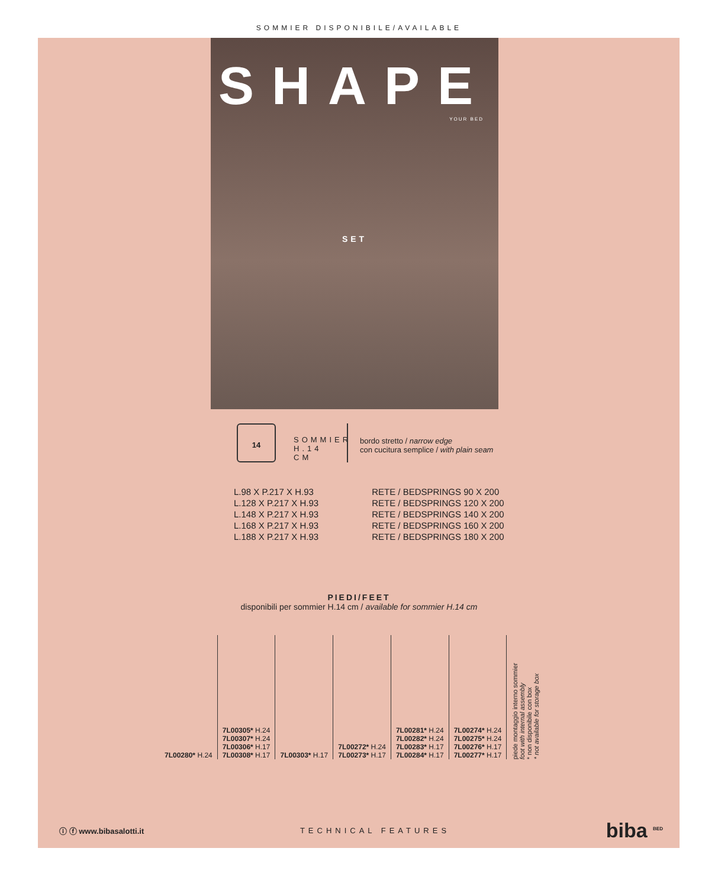SOMMIER DISPONIBILE/AVAILABLE
SHAPE
YOUR BED
SET
14
SOMMIER H.14 CM
bordo stretto / narrow edge
con cucitura semplice / with plain seam
L.98 X P.217 X H.93
L.128 X P.217 X H.93
L.148 X P.217 X H.93
L.168 X P.217 X H.93
L.188 X P.217 X H.93
RETE / BEDSPRINGS 90 X 200
RETE / BEDSPRINGS 120 X 200
RETE / BEDSPRINGS 140 X 200
RETE / BEDSPRINGS 160 X 200
RETE / BEDSPRINGS 180 X 200
PIEDI/FEET
disponibili per sommier H.14 cm / available for sommier H.14 cm
| 7L00280* H.24 | 7L00305* H.24 7L00307* H.24 7L00306* H.17 7L00308* H.17 | 7L00303* H.17 | 7L00272* H.24 7L00273* H.17 | 7L00281* H.24 7L00282* H.24 7L00283* H.17 7L00284* H.17 | 7L00274* H.24 7L00275* H.24 7L00276* H.17 7L00277* H.17 | piede montaggio interno sommier foot with internal assembly * non disponibile con box * not available for storage box |
ⓘ ⓕ www.bibasalotti.it TECHNICAL FEATURES biba <sup>BED</sup>